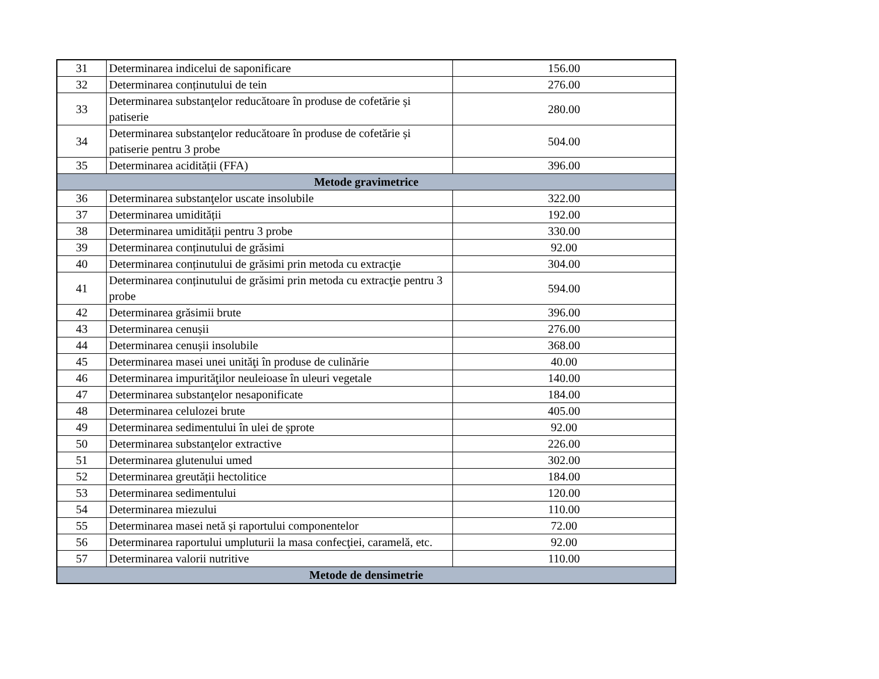| 31 | Determinarea indicelui de saponificare | 156.00 |
| 32 | Determinarea conținutului de tein | 276.00 |
| 33 | Determinarea substanţelor reducătoare în produse de cofetărie și patiserie | 280.00 |
| 34 | Determinarea substanţelor reducătoare în produse de cofetărie și patiserie pentru 3 probe | 504.00 |
| 35 | Determinarea acidității (FFA) | 396.00 |
| Metode gravimetrice | | |
| 36 | Determinarea substanţelor uscate insolubile | 322.00 |
| 37 | Determinarea umidității | 192.00 |
| 38 | Determinarea umidității pentru 3 probe | 330.00 |
| 39 | Determinarea conținutului de grăsimi | 92.00 |
| 40 | Determinarea conținutului de grăsimi prin metoda cu extracţie | 304.00 |
| 41 | Determinarea conținutului de grăsimi prin metoda cu extracţie pentru 3 probe | 594.00 |
| 42 | Determinarea grăsimii brute | 396.00 |
| 43 | Determinarea cenușii | 276.00 |
| 44 | Determinarea cenușii insolubile | 368.00 |
| 45 | Determinarea masei unei unităţi în produse de culinărie | 40.00 |
| 46 | Determinarea impurităţilor neuleioase în uleuri vegetale | 140.00 |
| 47 | Determinarea substanţelor nesaponificate | 184.00 |
| 48 | Determinarea celulozei brute | 405.00 |
| 49 | Determinarea sedimentului în ulei de șprote | 92.00 |
| 50 | Determinarea substanţelor extractive | 226.00 |
| 51 | Determinarea glutenului umed | 302.00 |
| 52 | Determinarea greutății hectolitice | 184.00 |
| 53 | Determinarea sedimentului | 120.00 |
| 54 | Determinarea miezului | 110.00 |
| 55 | Determinarea masei netă și raportului componentelor | 72.00 |
| 56 | Determinarea raportului umpluturii la masa confecţiei, caramelă, etc. | 92.00 |
| 57 | Determinarea valorii nutritive | 110.00 |
| Metode de densimetrie | | |